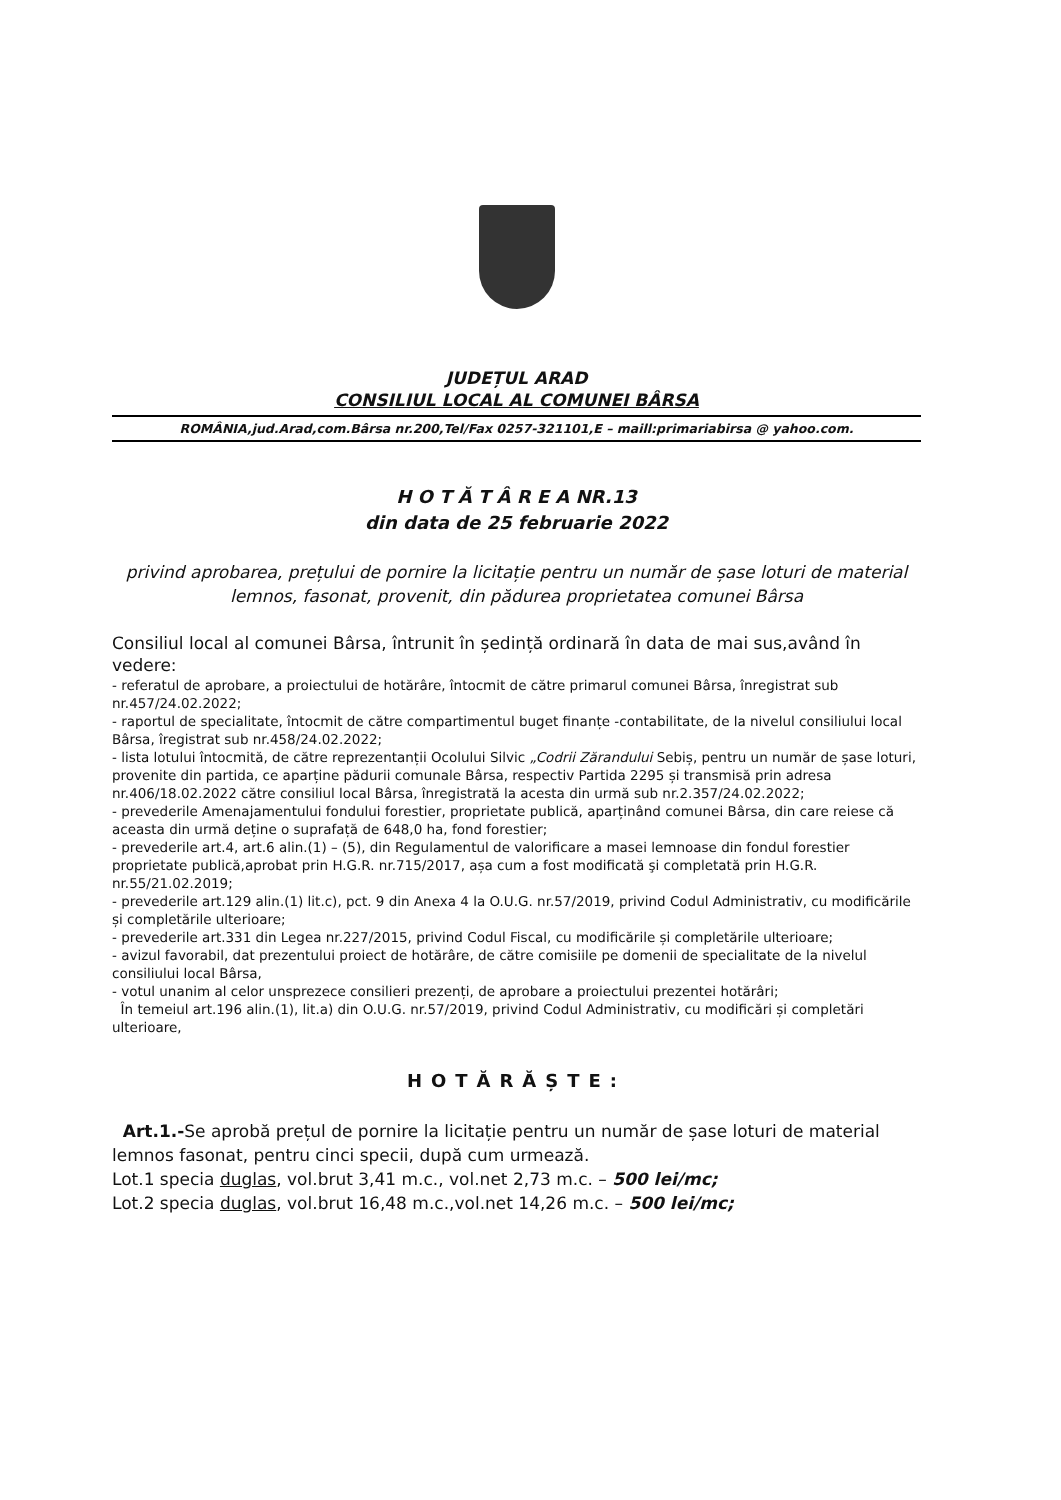JUDEȚUL ARAD
CONSILIUL LOCAL AL COMUNEI BÂRSA
ROMÂNIA,jud.Arad,com.Bârsa nr.200,Tel/Fax 0257-321101,E – maill:primariabirsa @ yahoo.com.
H O T Ă T Â R E A NR.13
din data de 25 februarie 2022
privind aprobarea, prețului de pornire la licitație pentru un număr de șase loturi de material lemnos, fasonat, provenit, din pădurea proprietatea comunei Bârsa
Consiliul local al comunei Bârsa, întrunit în ședință ordinară în data de mai sus,având în vedere:
- referatul de aprobare, a proiectului de hotărâre, întocmit de către primarul comunei Bârsa, înregistrat sub nr.457/24.02.2022;
- raportul de specialitate, întocmit de către compartimentul buget finanțe -contabilitate, de la nivelul consiliului local Bârsa, îregistrat sub nr.458/24.02.2022;
- lista lotului întocmită, de către reprezentanții Ocolului Silvic „Codrii Zărandului Sebiș, pentru un număr de șase loturi, provenite din partida, ce aparține pădurii comunale Bârsa, respectiv Partida 2295 și transmisă prin adresa nr.406/18.02.2022 către consiliul local Bârsa, înregistrată la acesta din urmă sub nr.2.357/24.02.2022;
- prevederile Amenajamentului fondului forestier, proprietate publică, aparținând comunei Bârsa, din care reiese că aceasta din urmă deține o suprafață de 648,0 ha, fond forestier;
- prevederile art.4, art.6 alin.(1) – (5), din Regulamentul de valorificare a masei lemnoase din fondul forestier proprietate publică,aprobat prin H.G.R. nr.715/2017, așa cum a fost modificată şi completată prin H.G.R. nr.55/21.02.2019;
- prevederile art.129 alin.(1) lit.c), pct. 9 din Anexa 4 la O.U.G. nr.57/2019, privind Codul Administrativ, cu modificările și completările ulterioare;
- prevederile art.331 din Legea nr.227/2015, privind Codul Fiscal, cu modificările și completările ulterioare;
- avizul favorabil, dat prezentului proiect de hotărâre, de către comisiile pe domenii de specialitate de la nivelul consiliului local Bârsa,
- votul unanim al celor unsprezece consilieri prezenți, de aprobare a proiectului prezentei hotărâri;
În temeiul art.196 alin.(1), lit.a) din O.U.G. nr.57/2019, privind Codul Administrativ, cu modificări și completări ulterioare,
HOTĂRĂȘTE:
Art.1.-Se aprobă prețul de pornire la licitație pentru un număr de șase loturi de material lemnos fasonat, pentru cinci specii, după cum urmează.
Lot.1 specia duglas, vol.brut 3,41 m.c., vol.net 2,73 m.c. – 500 lei/mc;
Lot.2 specia duglas, vol.brut 16,48 m.c.,vol.net 14,26 m.c. – 500 lei/mc;